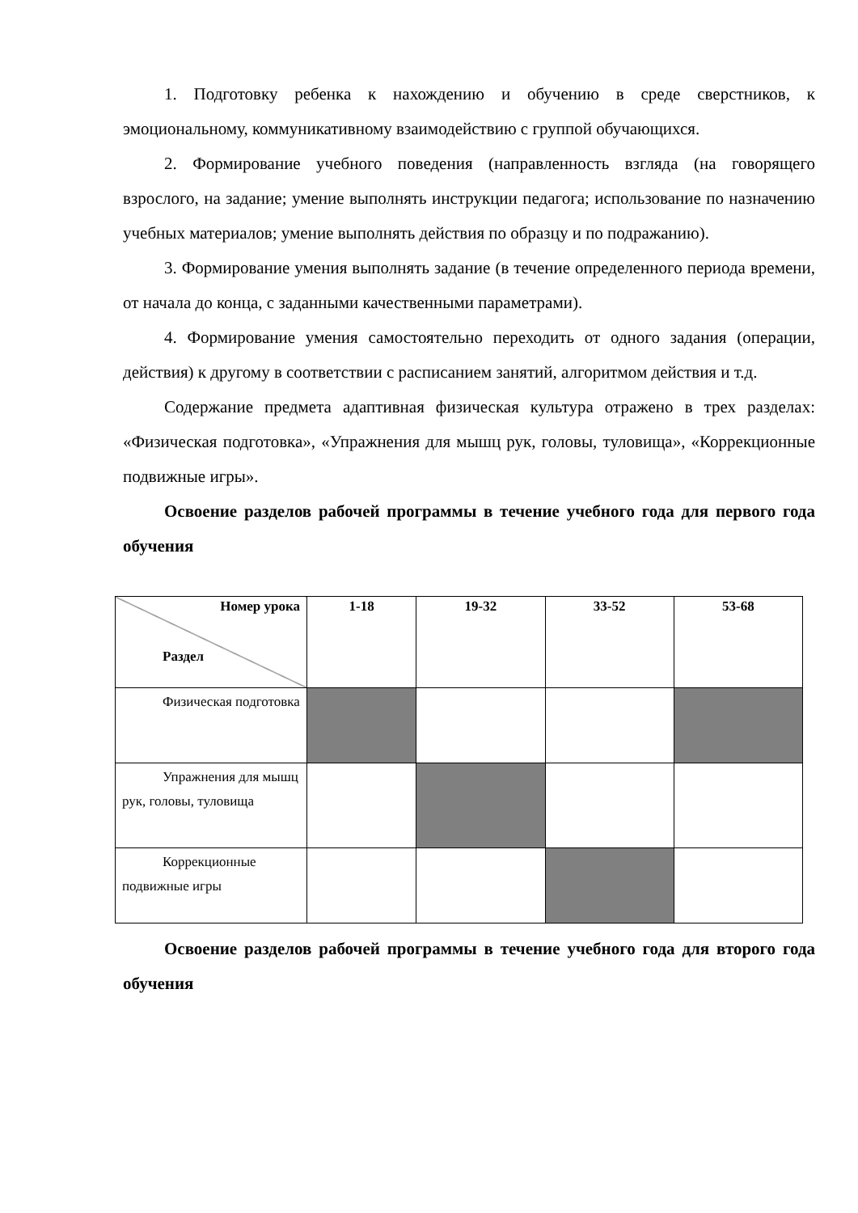1. Подготовку ребенка к нахождению и обучению в среде сверстников, к эмоциональному, коммуникативному взаимодействию с группой обучающихся.
2. Формирование учебного поведения (направленность взгляда (на говорящего взрослого, на задание; умение выполнять инструкции педагога; использование по назначению учебных материалов; умение выполнять действия по образцу и по подражанию).
3. Формирование умения выполнять задание (в течение определенного периода времени, от начала до конца, с заданными качественными параметрами).
4. Формирование умения самостоятельно переходить от одного задания (операции, действия) к другому в соответствии с расписанием занятий, алгоритмом действия и т.д.
Содержание предмета адаптивная физическая культура отражено в трех разделах: «Физическая подготовка», «Упражнения для мышц рук, головы, туловища», «Коррекционные подвижные игры».
Освоение разделов рабочей программы в течение учебного года для первого года обучения
| Номер урока Раздел | 1-18 | 19-32 | 33-52 | 53-68 |
| --- | --- | --- | --- | --- |
| Физическая подготовка | | | | |
| Упражнения для мышц рук, головы, туловища | | | | |
| Коррекционные подвижные игры | | | | |
Освоение разделов рабочей программы в течение учебного года для второго года обучения